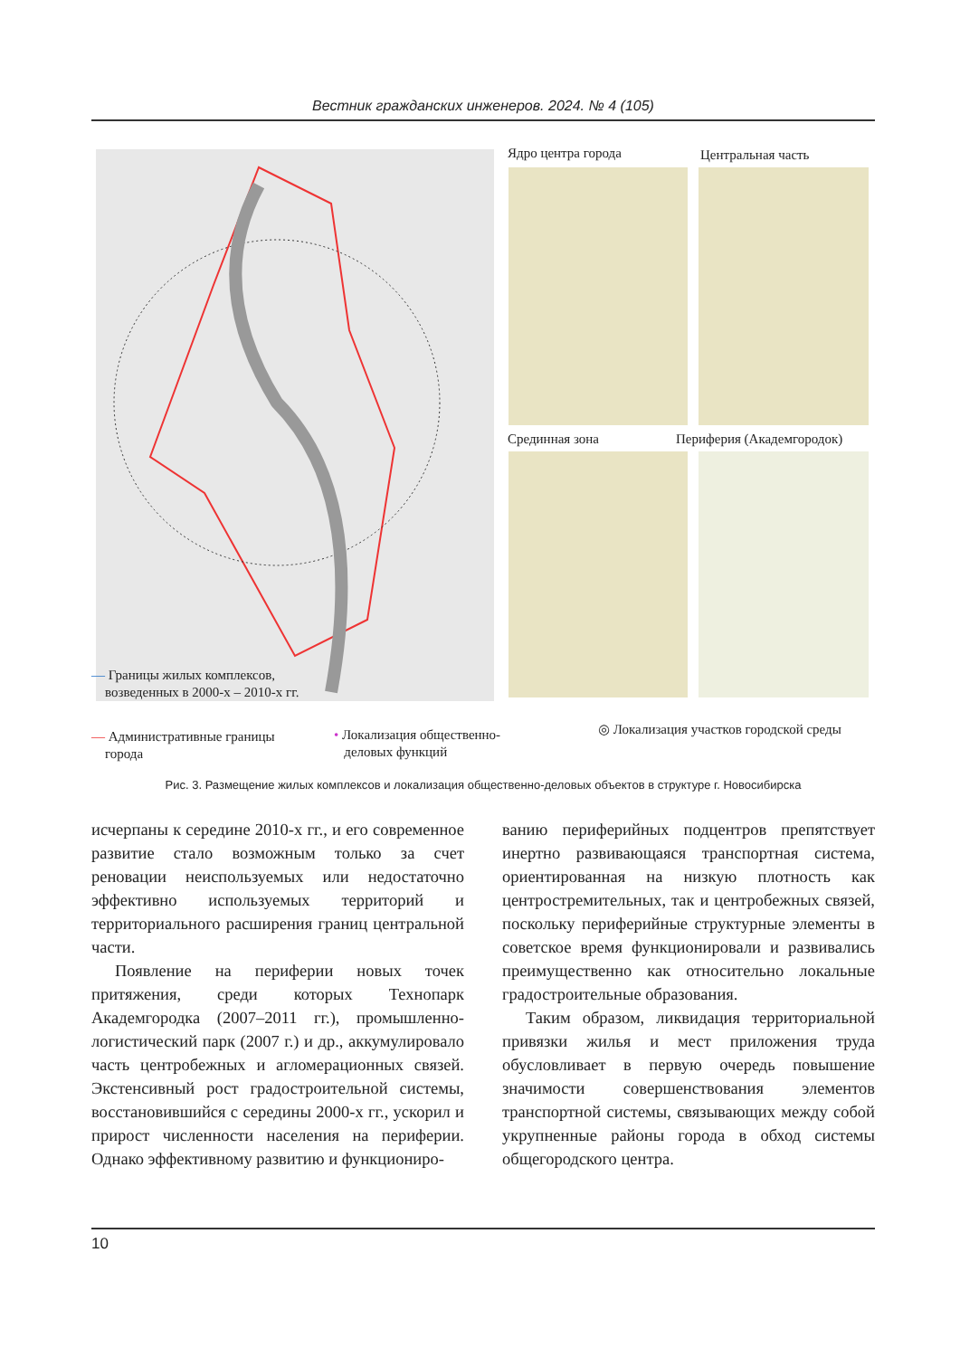Вестник гражданских инженеров. 2024. № 4 (105)
Ядро центра города Центральная часть
Срединная зона Периферия (Академгородок)
— Границы жилых комплексов,
возведенных в 2000-х – 2010-х гг.
— Административные границы
города
• Локализация общественно-
деловых функций
◎ Локализация участков городской среды
Рис. 3. Размещение жилых комплексов и локализация общественно-деловых объектов в структуре г. Новосибирска
исчерпаны к середине 2010-х гг., и его современное развитие стало возможным только за счет реновации неиспользуемых или недостаточно эффективно используемых территорий и территориального расширения границ центральной части.
Появление на периферии новых точек притяжения, среди которых Технопарк Академгородка (2007–2011 гг.), промышленно-логистический парк (2007 г.) и др., аккумулировало часть центробежных и агломерационных связей. Экстенсивный рост градостроительной системы, восстановившийся с середины 2000-х гг., ускорил и прирост численности населения на периферии. Однако эффективному развитию и функциониро-
ванию периферийных подцентров препятствует инертно развивающаяся транспортная система, ориентированная на низкую плотность как центростремительных, так и центробежных связей, поскольку периферийные структурные элементы в советское время функционировали и развивались преимущественно как относительно локальные градостроительные образования.
Таким образом, ликвидация территориальной привязки жилья и мест приложения труда обусловливает в первую очередь повышение значимости совершенствования элементов транспортной системы, связывающих между собой укрупненные районы города в обход системы общегородского центра.
10